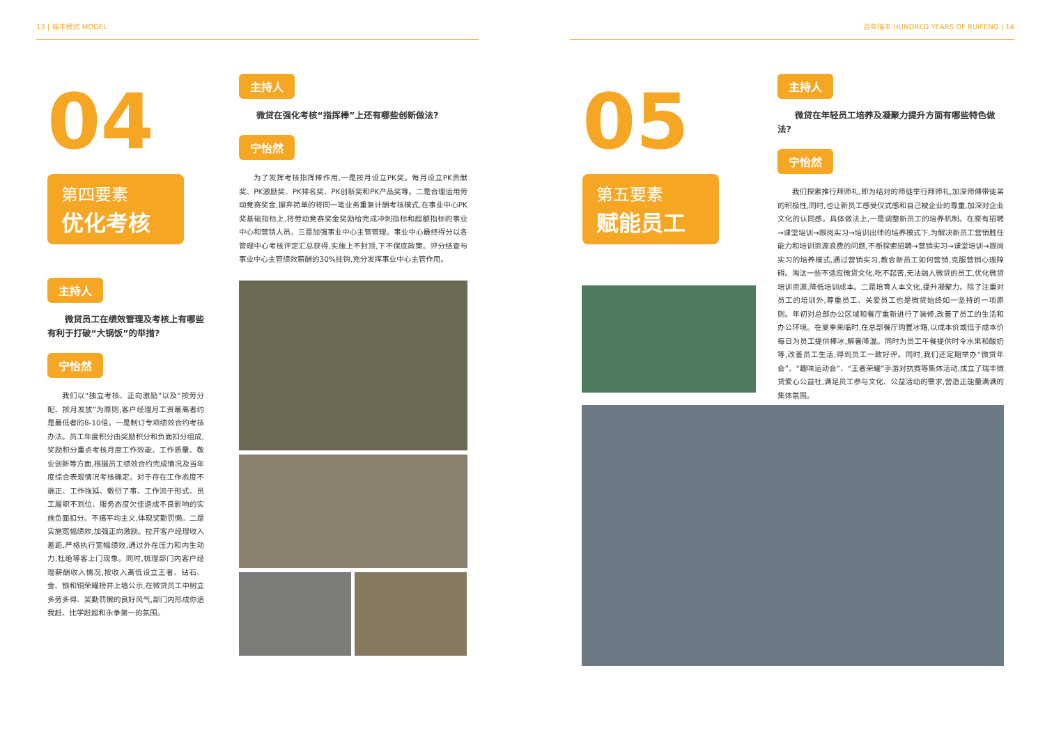13 | 瑞丰模式 MODEL
04
第四要素
优化考核
主持人
　　微贷员工在绩效管理及考核上有哪些有利于打破“大锅饭”的举措?
宁怡然
我们以“独立考核、正向激励”以及“按劳分配、按月发放”为原则,客户经理月工资最高者约是最低者的8-10倍。一是制订专项绩效合约考核办法。员工年度积分由奖励积分和负面扣分组成,奖励积分重点考核月度工作效能、工作质量、敬业创新等方面,根据员工绩效合约完成情况及当年度综合表现情况考核确定。对于存在工作态度不端正、工作拖延、敷衍了事、工作流于形式、员工履职不到位、服务态度欠佳造成不良影响的实施负面扣分。不搞平均主义,体现奖勤罚懒。二是实施宽幅绩效,加强正向激励。拉开客户经理收入差距,严格执行宽幅绩效,通过外在压力和内生动力,杜绝等客上门现象。同时,梳理部门内客户经理薪酬收入情况,按收入高低设立王者、钻石、金、银和铜荣耀榜并上墙公示,在微贷员工中树立多劳多得、奖勤罚懒的良好风气,部门内形成你追我赶、比学赶超和永争第一的氛围。
主持人
　　微贷在强化考核“指挥棒”上还有哪些创新做法?
宁怡然
为了发挥考核指挥棒作用,一是按月设立PK奖。每月设立PK贡献奖、PK激励奖、PK排名奖、PK创新奖和PK产品奖等。二是合理运用劳动竞赛奖金,摒弃简单的将同一笔业务重复计酬考核模式,在事业中心PK奖基础指标上,将劳动竞赛奖金奖励给完成冲刺指标和超额指标的事业中心和营销人员。三是加强事业中心主管管理。事业中心最终得分以各管理中心考核评定汇总获得,实施上不封顶,下不保底政策。评分结查与事业中心主管绩效薪酬的30%挂钩,充分发挥事业中心主管作用。
百年瑞丰 HUNDRED YEARS OF RUIFENG | 14
05
第五要素
赋能员工
主持人
　　微贷在年轻员工培养及凝聚力提升方面有哪些特色做法?
宁怡然
我们探索推行拜师礼,即为结对的师徒举行拜师礼,加深师傅带徒弟的积极性,同时,也让新员工感受仪式感和自己被企业的尊重,加深对企业文化的认同感。具体做法上,一是调整新员工的培养机制。在原有招聘→课堂培训→跟岗实习→培训出师的培养模式下,为解决新员工营销胜任能力和培训资源浪费的问题,不断探索招聘→营销实习→课堂培训→跟岗实习的培养模式,通过营销实习,教会新员工如何营销,克服营销心理障碍。淘汰一些不适应微贷文化,吃不起苦,无法融入微贷的员工,优化微贷培训资源,降低培训成本。二是培育人本文化,提升凝聚力。除了注重对员工的培训外,尊重员工、关爱员工也是微贷始终如一坚持的一项原则。年初对总部办公区域和餐厅重新进行了装修,改善了员工的生活和办公环境。在夏季来临时,在总部餐厅购置冰箱,以成本价或低于成本价每日为员工提供棒冰,解暑降温。同时为员工午餐提供时令水果和酸奶等,改善员工生活,得到员工一致好评。同时,我们还定期举办“微贷年会”、“趣味运动会”、“王者荣耀”手游对抗赛等集体活动,成立了瑞丰微贷爱心公益社,满足员工参与文化、公益活动的需求,营造正能量满满的集体氛围。